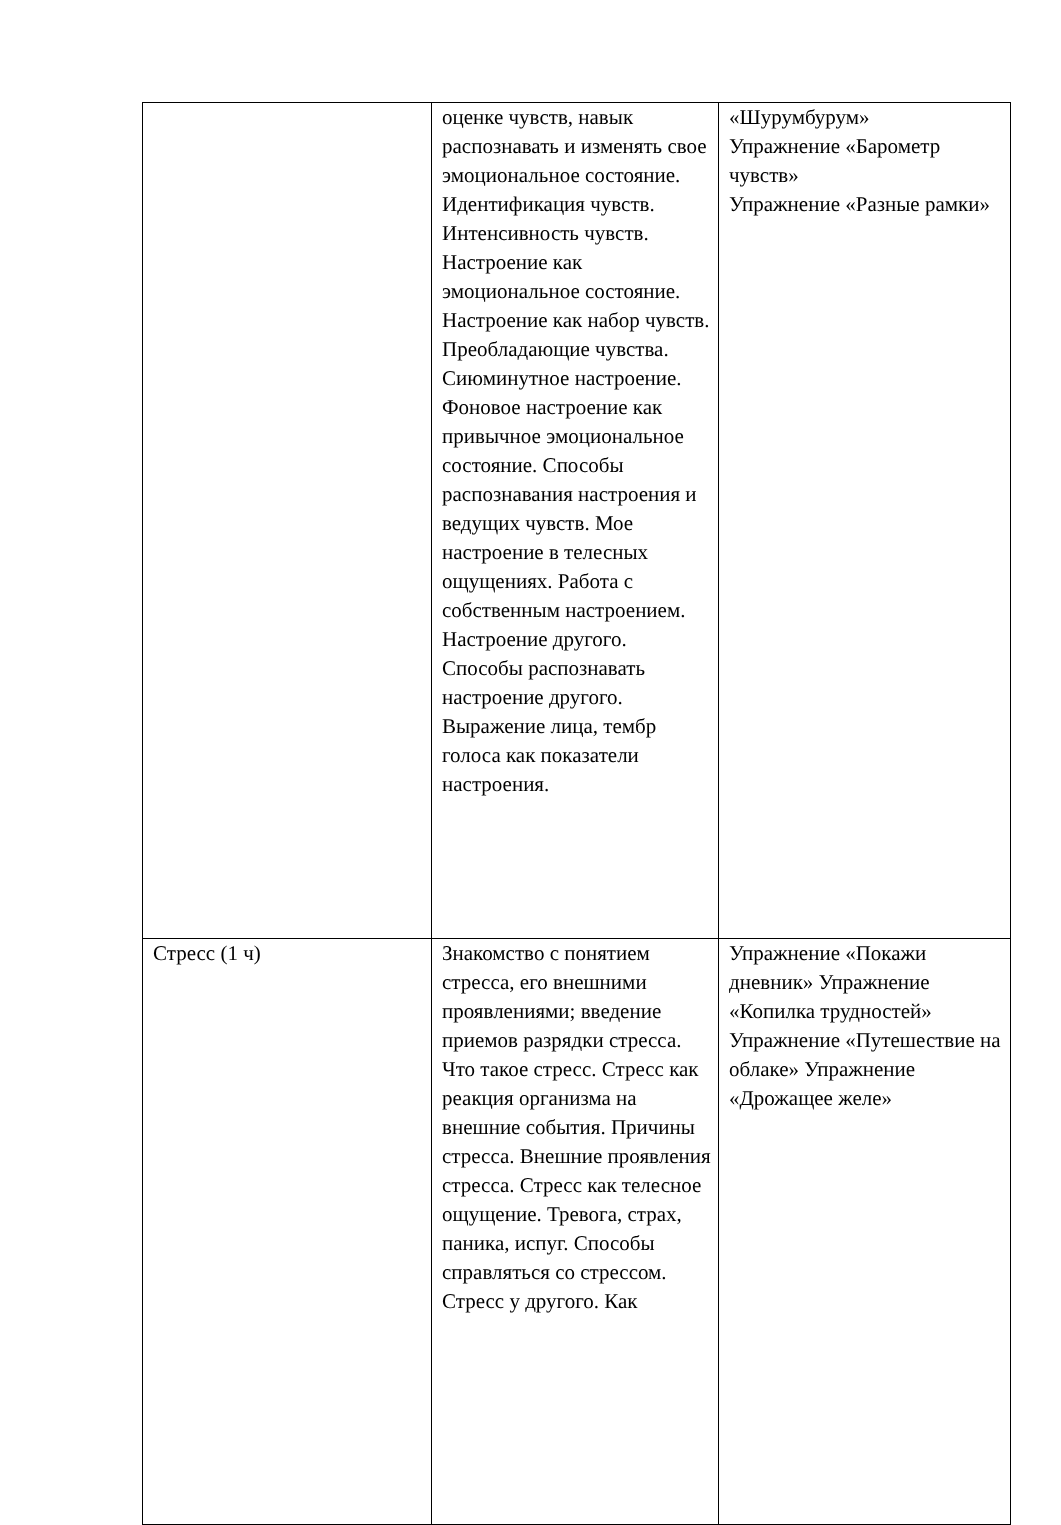| | оценке чувств, навык распознавать и изменять свое эмоциональное состояние. Идентификация чувств. Интенсивность чувств. Настроение как эмоциональное состояние. Настроение как набор чувств. Преобладающие чувства. Сиюминутное настроение. Фоновое настроение как привычное эмоциональное состояние. Способы распознавания настроения и ведущих чувств. Мое настроение в телесных ощущениях. Работа с собственным настроением. Настроение другого. Способы распознавать настроение другого. Выражение лица, тембр голоса как показатели настроения. | «Шурумбурум» Упражнение «Барометр чувств» Упражнение «Разные рамки» |
| Стресс (1 ч) | Знакомство с понятием стресса, его внешними проявлениями; введение приемов разрядки стресса. Что такое стресс. Стресс как реакция организма на внешние события. Причины стресса. Внешние проявления стресса. Стресс как телесное ощущение. Тревога, страх, паника, испуг. Способы справляться со стрессом. Стресс у другого. Как | Упражнение «Покажи дневник» Упражнение «Копилка трудностей» Упражнение «Путешествие на облаке» Упражнение «Дрожащее желе» |